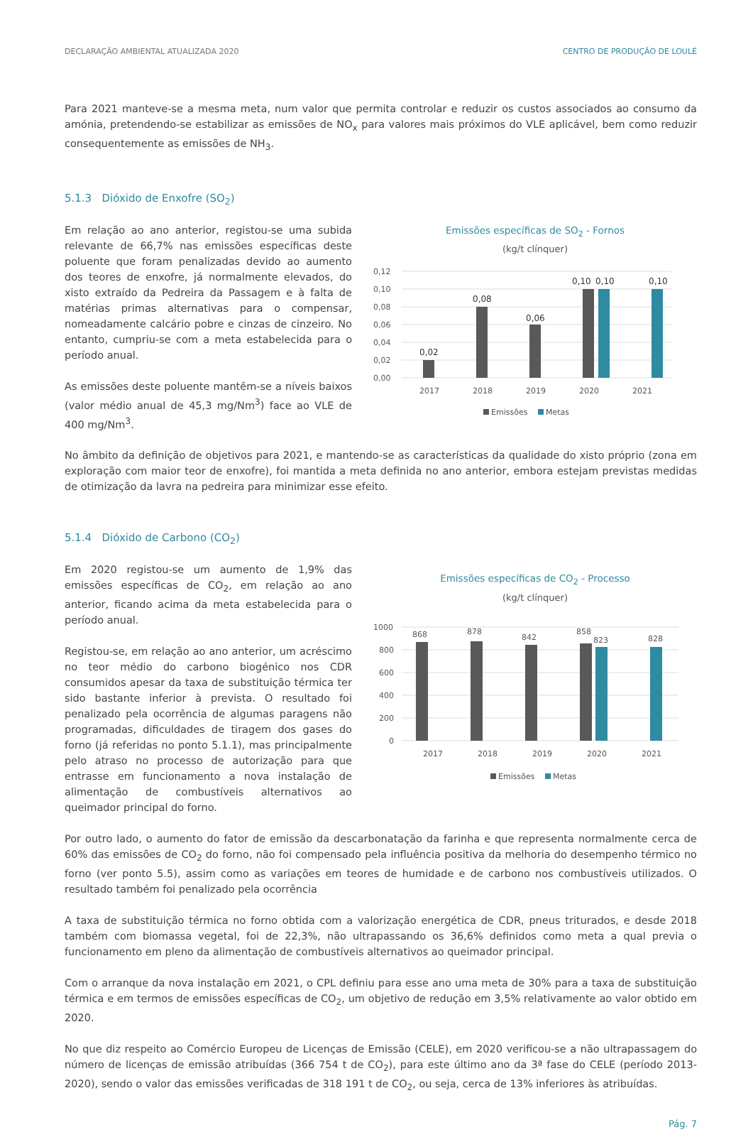DECLARAÇÃO AMBIENTAL ATUALIZADA 2020 CENTRO DE PRODUÇÃO DE LOULÉ
Para 2021 manteve-se a mesma meta, num valor que permita controlar e reduzir os custos associados ao consumo da amónia, pretendendo-se estabilizar as emissões de NO<sub>x</sub> para valores mais próximos do VLE aplicável, bem como reduzir consequentemente as emissões de NH<sub>3</sub>.
5.1.3 Dióxido de Enxofre (SO<sub>2</sub>)
Em relação ao ano anterior, registou-se uma subida relevante de 66,7% nas emissões específicas deste poluente que foram penalizadas devido ao aumento dos teores de enxofre, já normalmente elevados, do xisto extraído da Pedreira da Passagem e à falta de matérias primas alternativas para o compensar, nomeadamente calcário pobre e cinzas de cinzeiro. No entanto, cumpriu-se com a meta estabelecida para o período anual.
As emissões deste poluente mantêm-se a níveis baixos (valor médio anual de 45,3 mg/Nm<sup>3</sup>) face ao VLE de 400 mg/Nm<sup>3</sup>.
Emissões específicas de SO<sub>2</sub> - Fornos
(kg/t clínquer)
0,12
0,10
0,08
0,06
0,04
0,02
0,00
0,02
0,08
0,06
0,10
0,10
0,10
2017
2018
2019
2020
2021
Emissões
Metas
No âmbito da definição de objetivos para 2021, e mantendo-se as características da qualidade do xisto próprio (zona em exploração com maior teor de enxofre), foi mantida a meta definida no ano anterior, embora estejam previstas medidas de otimização da lavra na pedreira para minimizar esse efeito.
5.1.4 Dióxido de Carbono (CO<sub>2</sub>)
Em 2020 registou-se um aumento de 1,9% das emissões específicas de CO<sub>2</sub>, em relação ao ano anterior, ficando acima da meta estabelecida para o período anual.
Registou-se, em relação ao ano anterior, um acréscimo no teor médio do carbono biogénico nos CDR consumidos apesar da taxa de substituição térmica ter sido bastante inferior à prevista. O resultado foi penalizado pela ocorrência de algumas paragens não programadas, dificuldades de tiragem dos gases do forno (já referidas no ponto 5.1.1), mas principalmente pelo atraso no processo de autorização para que entrasse em funcionamento a nova instalação de alimentação de combustíveis alternativos ao queimador principal do forno.
Emissões específicas de CO<sub>2</sub> - Processo
(kg/t clínquer)
1000
800
600
400
200
0
868
878
842
858
823
828
2017
2018
2019
2020
2021
Emissões
Metas
Por outro lado, o aumento do fator de emissão da descarbonatação da farinha e que representa normalmente cerca de 60% das emissões de CO<sub>2</sub> do forno, não foi compensado pela influência positiva da melhoria do desempenho térmico no forno (ver ponto 5.5), assim como as variações em teores de humidade e de carbono nos combustíveis utilizados. O resultado também foi penalizado pela ocorrência
A taxa de substituição térmica no forno obtida com a valorização energética de CDR, pneus triturados, e desde 2018 também com biomassa vegetal, foi de 22,3%, não ultrapassando os 36,6% definidos como meta a qual previa o funcionamento em pleno da alimentação de combustíveis alternativos ao queimador principal.
Com o arranque da nova instalação em 2021, o CPL definiu para esse ano uma meta de 30% para a taxa de substituição térmica e em termos de emissões específicas de CO<sub>2</sub>, um objetivo de redução em 3,5% relativamente ao valor obtido em 2020.
No que diz respeito ao Comércio Europeu de Licenças de Emissão (CELE), em 2020 verificou-se a não ultrapassagem do número de licenças de emissão atribuídas (366 754 t de CO<sub>2</sub>), para este último ano da 3ª fase do CELE (período 2013-2020), sendo o valor das emissões verificadas de 318 191 t de CO<sub>2</sub>, ou seja, cerca de 13% inferiores às atribuídas.
Pág. 7